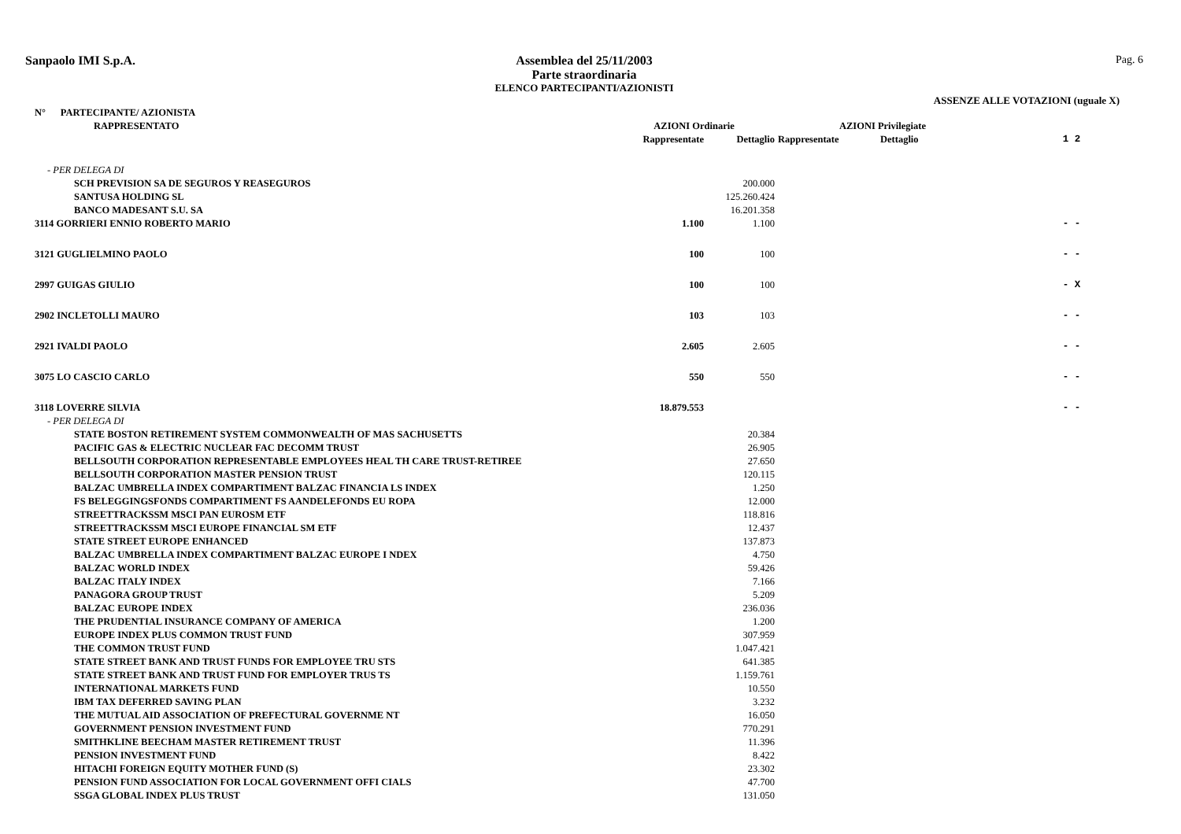Sanpaolo IMI S.p.A. Assemblea del 25/11/2003
Parte straordinaria
ELENCO PARTECIPANTI/AZIONISTI
Pag. 6
ASSENZE ALLE VOTAZIONI (uguale X)
| N° PARTECIPANTE/ AZIONISTA | | | | | |
| --- | --- | --- | --- | --- | --- |
| RAPPRESENTATO | AZIONI Ordinarie | | AZIONI Privilegiate | | |
| | Rappresentate | Dettaglio | Rappresentate | Dettaglio | 1 2 |
| - PER DELEGA DI | | | | | |
| SCH PREVISION SA DE SEGUROS Y REASEGUROS | | 200.000 | | | |
| SANTUSA HOLDING SL | | 125.260.424 | | | |
| BANCO MADESANT S.U. SA | | 16.201.358 | | | |
| 3114 GORRIERI ENNIO ROBERTO MARIO | 1.100 | 1.100 | | | - - |
| 3121 GUGLIELMINO PAOLO | 100 | 100 | | | - - |
| 2997 GUIGAS GIULIO | 100 | 100 | | | - X |
| 2902 INCLETOLLI MAURO | 103 | 103 | | | - - |
| 2921 IVALDI PAOLO | 2.605 | 2.605 | | | - - |
| 3075 LO CASCIO CARLO | 550 | 550 | | | - - |
| 3118 LOVERRE SILVIA | 18.879.553 | | | | - - |
| - PER DELEGA DI | | | | | |
| STATE BOSTON RETIREMENT SYSTEM COMMONWEALTH OF MAS SACHUSETTS | | 20.384 | | | |
| PACIFIC GAS & ELECTRIC NUCLEAR FAC DECOMM TRUST | | 26.905 | | | |
| BELLSOUTH CORPORATION REPRESENTABLE EMPLOYEES HEAL TH CARE TRUST-RETIREE | | 27.650 | | | |
| BELLSOUTH CORPORATION MASTER PENSION TRUST | | 120.115 | | | |
| BALZAC UMBRELLA INDEX COMPARTIMENT BALZAC FINANCIA LS INDEX | | 1.250 | | | |
| FS BELEGGINGSFONDS COMPARTIMENT FS AANDELEFONDS EU ROPA | | 12.000 | | | |
| STREETTRACKSSM MSCI PAN EUROSM ETF | | 118.816 | | | |
| STREETTRACKSSM MSCI EUROPE FINANCIAL SM ETF | | 12.437 | | | |
| STATE STREET EUROPE ENHANCED | | 137.873 | | | |
| BALZAC UMBRELLA INDEX COMPARTIMENT BALZAC EUROPE I NDEX | | 4.750 | | | |
| BALZAC WORLD INDEX | | 59.426 | | | |
| BALZAC ITALY INDEX | | 7.166 | | | |
| PANAGORA GROUP TRUST | | 5.209 | | | |
| BALZAC EUROPE INDEX | | 236.036 | | | |
| THE PRUDENTIAL INSURANCE COMPANY OF AMERICA | | 1.200 | | | |
| EUROPE INDEX PLUS COMMON TRUST FUND | | 307.959 | | | |
| THE COMMON TRUST FUND | | 1.047.421 | | | |
| STATE STREET BANK AND TRUST FUNDS FOR EMPLOYEE TRU STS | | 641.385 | | | |
| STATE STREET BANK AND TRUST FUND FOR EMPLOYER TRUS TS | | 1.159.761 | | | |
| INTERNATIONAL MARKETS FUND | | 10.550 | | | |
| IBM TAX DEFERRED SAVING PLAN | | 3.232 | | | |
| THE MUTUAL AID ASSOCIATION OF PREFECTURAL GOVERNME NT | | 16.050 | | | |
| GOVERNMENT PENSION INVESTMENT FUND | | 770.291 | | | |
| SMITHKLINE BEECHAM MASTER RETIREMENT TRUST | | 11.396 | | | |
| PENSION INVESTMENT FUND | | 8.422 | | | |
| HITACHI FOREIGN EQUITY MOTHER FUND (S) | | 23.302 | | | |
| PENSION FUND ASSOCIATION FOR LOCAL GOVERNMENT OFFI CIALS | | 47.700 | | | |
| SSGA GLOBAL INDEX PLUS TRUST | | 131.050 | | | |